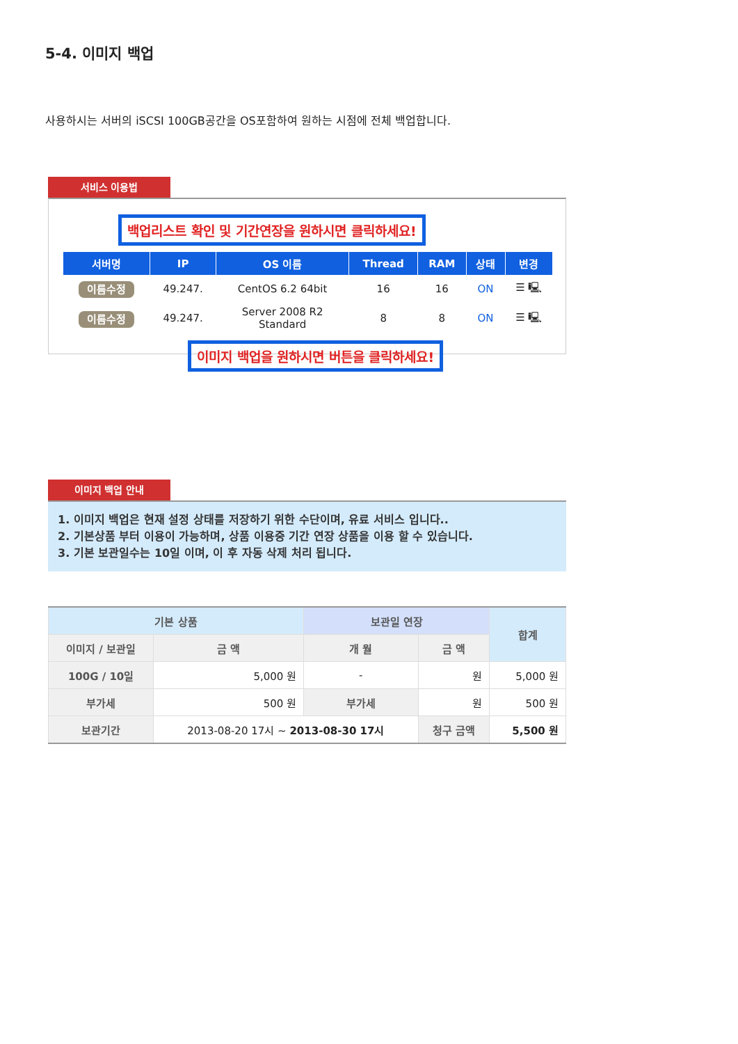5-4. 이미지 백업
사용하시는 서버의 iSCSI 100GB공간을 OS포함하여 원하는 시점에 전체 백업합니다.
서비스 이용법
백업리스트 확인 및 기간연장을 원하시면 클릭하세요!
| 서버명 | IP | OS 이름 | Thread | RAM | 상태 | 변경 |
| --- | --- | --- | --- | --- | --- | --- |
| 이름수정 | 49.247. | CentOS 6.2 64bit | 16 | 16 | ON | ☰ 🖳 |
| 이름수정 | 49.247. | Server 2008 R2 Standard | 8 | 8 | ON | ☰ 🖳 |
이미지 백업을 원하시면 버튼을 클릭하세요!
이미지 백업 안내
1. 이미지 백업은 현재 설정 상태를 저장하기 위한 수단이며, 유료 서비스 입니다..
2. 기본상품 부터 이용이 가능하며, 상품 이용중 기간 연장 상품을 이용 할 수 있습니다.
3. 기본 보관일수는 10일 이며, 이 후 자동 삭제 처리 됩니다.
| 기본 상품 | | 보관일 연장 | | 합계 |
| --- | --- | --- | --- | --- |
| 이미지 / 보관일 | 금 액 | 개 월 | 금 액 | |
| 100G / 10일 | 5,000 원 | - | 원 | 5,000 원 |
| 부가세 | 500 원 | 부가세 | 원 | 500 원 |
| 보관기간 | 2013-08-20 17시 ~ 2013-08-30 17시 | | 청구 금액 | 5,500 원 |